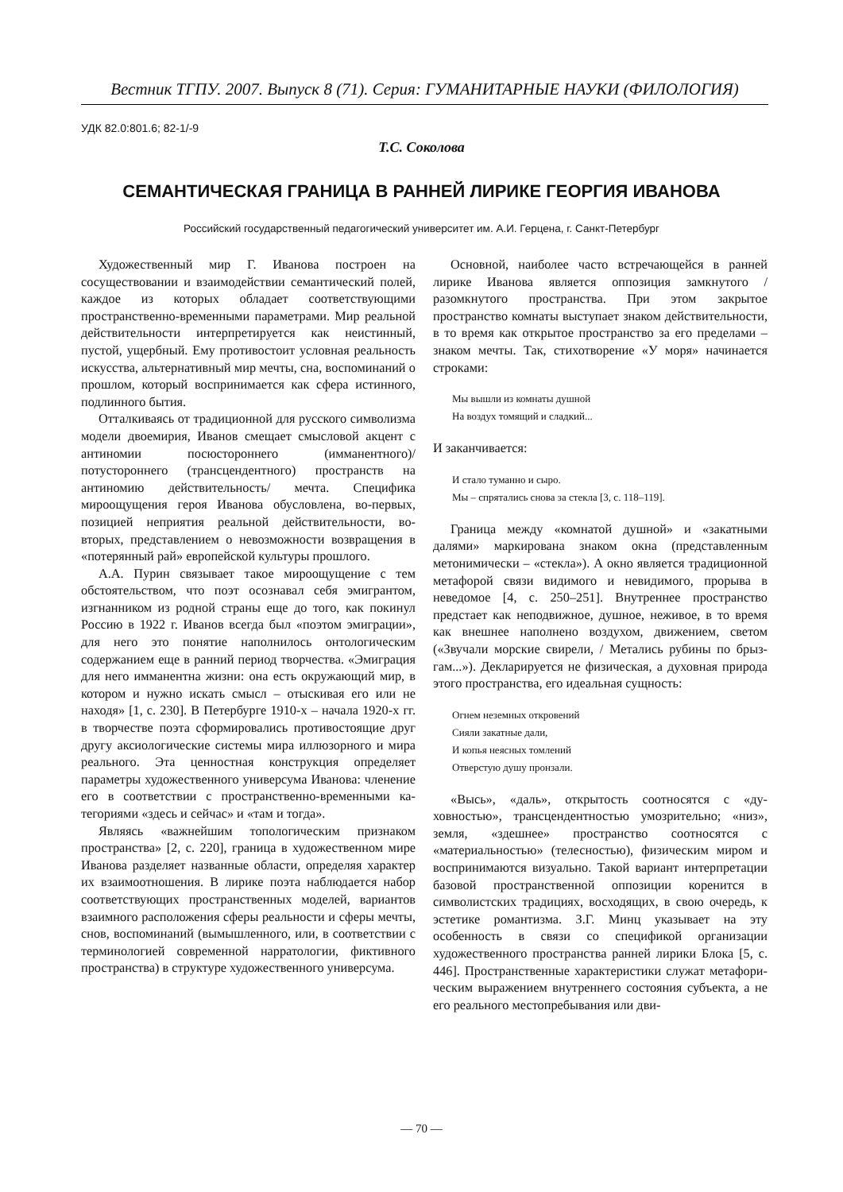Вестник ТГПУ. 2007. Выпуск 8 (71). Серия: ГУМАНИТАРНЫЕ НАУКИ (ФИЛОЛОГИЯ)
УДК 82.0:801.6; 82-1/-9
Т.С. Соколова
СЕМАНТИЧЕСКАЯ ГРАНИЦА В РАННЕЙ ЛИРИКЕ ГЕОРГИЯ ИВАНОВА
Российский государственный педагогический университет им. А.И. Герцена, г. Санкт-Петербург
Художественный мир Г. Иванова построен на сосуществовании и взаимодействии семантичес­кий полей, каждое из которых обладает соответс­твующими пространственно-временными парамет­рами. Мир реальной действительности интерпре­тируется как неистинный, пустой, ущербный. Ему противостоит условная реальность искусства, аль­тернативный мир мечты, сна, воспоминаний о про­шлом, который воспринимается как сфера истин­ного, подлинного бытия.
Отталкиваясь от традиционной для русского символизма модели двоемирия, Иванов смещает смысловой акцент с антиномии посюстороннего (имманентного)/потустороннего (трансцендентно­го) пространств на антиномию действительность/ мечта. Специфика мироощущения героя Иванова обусловлена, во-первых, позицией неприятия ре­альной действительности, во-вторых, представле­нием о невозможности возвращения в «потерян­ный рай» европейской культуры прошлого.
А.А. Пурин связывает такое мироощущение с тем обстоятельством, что поэт осознавал себя эмигрантом, изгнанником из родной страны еще до того, как покинул Россию в 1922 г. Иванов всегда был «поэтом эмиграции», для него это понятие на­полнилось онтологическим содержанием еще в ранний период творчества. «Эмиграция для него имманентна жизни: она есть окружающий мир, в котором и нужно искать смысл – отыскивая его или не находя» [1, с. 230]. В Петербурге 1910-х – нача­ла 1920-х гг. в творчестве поэта сформировались противостоящие друг другу аксиологические сис­темы мира иллюзорного и мира реального. Эта ценностная конструкция определяет параметры ху­дожественного универсума Иванова: членение его в соответствии с пространственно-временными ка­тегориями «здесь и сейчас» и «там и тогда».
Являясь «важнейшим топологическим призна­ком пространства» [2, с. 220], граница в художест­венном мире Иванова разделяет названные облас­ти, определяя характер их взаимоотношения. В ли­рике поэта наблюдается набор соответствующих пространственных моделей, вариантов взаимного расположения сферы реальности и сферы мечты, снов, воспоминаний (вымышленного, или, в соот­ветствии с терминологией современной нарратоло­гии, фиктивного пространства) в структуре худо­жественного универсума.
Основной, наиболее часто встречающейся в ранней лирике Иванова является оппозиция за­мкнутого / разомкнутого пространства. При этом закрытое пространство комнаты выступает знаком действительности, в то время как открытое про­странство за его пределами – знаком мечты. Так, стихотворение «У моря» начинается строками:
Мы вышли из комнаты душной
На воздух томящий и сладкий...
И заканчивается:
И стало туманно и сыро.
Мы – спрятались снова за стекла [3, с. 118–119].
Граница между «комнатой душной» и «закатны­ми далями» маркирована знаком окна (представ­ленным метонимически – «стекла»). А окно явля­ется традиционной метафорой связи видимого и невидимого, прорыва в неведомое [4, с. 250–251]. Внутреннее пространство предстает как неподвиж­ное, душное, неживое, в то время как внешнее на­полнено воздухом, движением, светом («Звучали морские свирели, / Метались рубины по брыз­гам...»). Декларируется не физическая, а духовная природа этого пространства, его идеальная сущ­ность:
Огнем неземных откровений
Сияли закатные дали,
И копья неясных томлений
Отверстую душу пронзали.
«Высь», «даль», открытость соотносятся с «ду­ховностью», трансцендентностью умозрительно; «низ», земля, «здешнее» пространство соотносятся с «материальностью» (телесностью), физическим миром и воспринимаются визуально. Такой вари­ант интерпретации базовой пространственной оп­позиции коренится в символистских традициях, восходящих, в свою очередь, к эстетике романтиз­ма. З.Г. Минц указывает на эту особенность в связи со спецификой организации художественного про­странства ранней лирики Блока [5, с. 446]. Про­странственные характеристики служат метафори­ческим выражением внутреннего состояния субъ­екта, а не его реального местопребывания или дви-
— 70 —